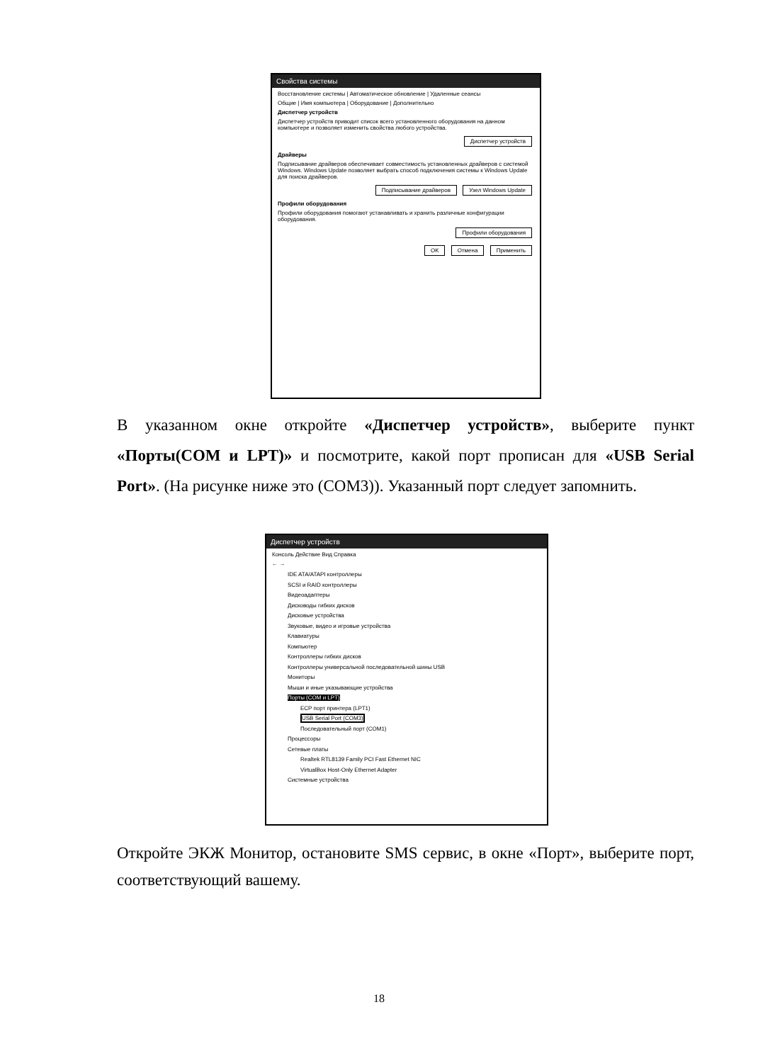Свойства системы
Восстановление системы | Автоматическое обновление | Удаленные сеансы
Общие | Имя компьютера | Оборудование | Дополнительно
Диспетчер устройств
Диспетчер устройств приводит список всего установленного оборудования на данном компьютере и позволяет изменить свойства любого устройства.
Диспетчер устройств
Драйверы
Подписывание драйверов обеспечивает совместимость установленных драйверов с системой Windows. Windows Update позволяет выбрать способ подключения системы к Windows Update для поиска драйверов.
Подписывание драйверов Узел Windows Update
Профили оборудования
Профили оборудования помогают устанавливать и хранить различные конфигурации оборудования.
Профили оборудования
OK Отмена Применить
В указанном окне откройте «Диспетчер устройств», выберите пункт «Порты(COM и LPT)» и посмотрите, какой порт прописан для «USB Serial Port». (На рисунке ниже это (COM3)). Указанный порт следует запомнить.
Диспетчер устройств
Консоль Действие Вид Справка
← →
IDE ATA/ATAPI контроллеры
SCSI и RAID контроллеры
Видеоадаптеры
Дисководы гибких дисков
Дисковые устройства
Звуковые, видео и игровые устройства
Клавиатуры
Компьютер
Контроллеры гибких дисков
Контроллеры универсальной последовательной шины USB
Мониторы
Мыши и иные указывающие устройства
Порты (COM и LPT)
ECP порт принтера (LPT1)
USB Serial Port (COM3)
Последовательный порт (COM1)
Процессоры
Сетевые платы
Realtek RTL8139 Family PCI Fast Ethernet NIC
VirtualBox Host-Only Ethernet Adapter
Системные устройства
Откройте ЭКЖ Монитор, остановите SMS сервис, в окне «Порт», выберите порт, соответствующий вашему.
18